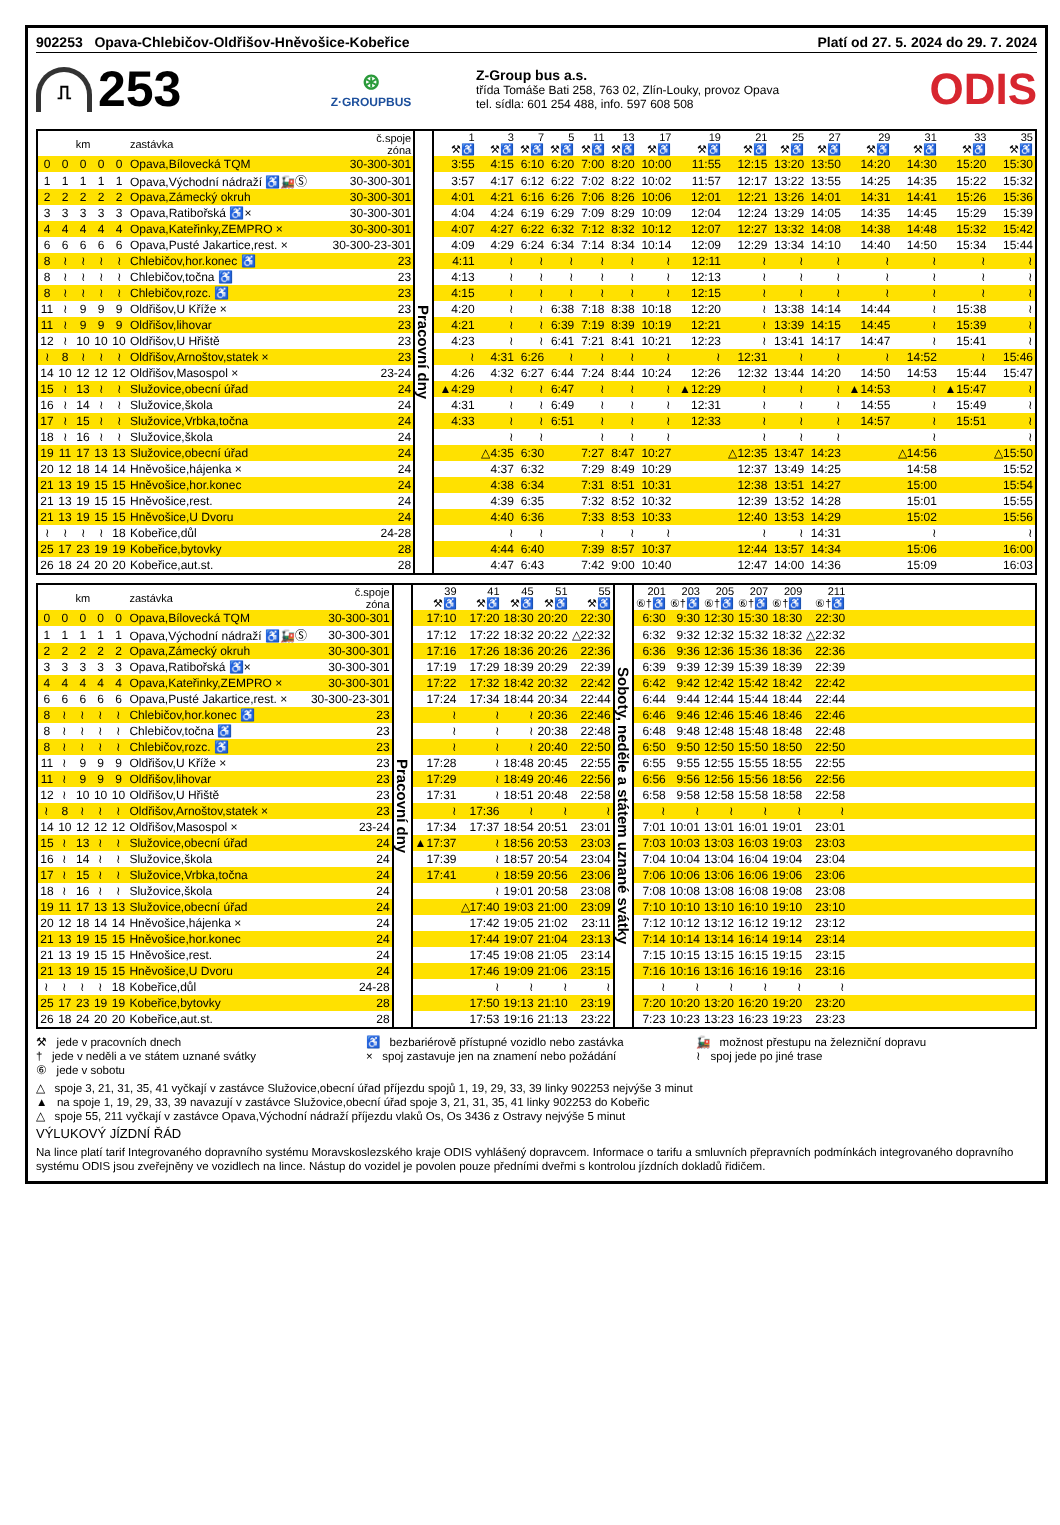902253 Opava-Chlebičov-Oldřišov-Hněvošice-Kobeřice Platí od 27. 5. 2024 do 29. 7. 2024
⎍
253
⊛
Z·GROUPBUS
Z-Group bus a.s.
třída Tomáše Bati 258, 763 02, Zlín-Louky, provoz Opava
tel. sídla: 601 254 488, info. 597 608 508
ODIS
| km | | | | | zastávka | č.spoje zóna | Pracovní dny | 1 ⚒♿ | 3 ⚒♿ | 7 ⚒♿ | 5 ⚒♿ | 11 ⚒♿ | 13 ⚒♿ | 17 ⚒♿ | 19 ⚒♿ | 21 ⚒♿ | 25 ⚒♿ | 27 ⚒♿ | 29 ⚒♿ | 31 ⚒♿ | 33 ⚒♿ | 35 ⚒♿ |
| 0 | 0 | 0 | 0 | 0 | Opava,Bílovecká TQM | 30-300-301 | | 3:55 | 4:15 | 6:10 | 6:20 | 7:00 | 8:20 | 10:00 | 11:55 | 12:15 | 13:20 | 13:50 | 14:20 | 14:30 | 15:20 | 15:30 |
| 1 | 1 | 1 | 1 | 1 | Opava,Východní nádraží ♿🚂Ⓢ | 30-300-301 | | 3:57 | 4:17 | 6:12 | 6:22 | 7:02 | 8:22 | 10:02 | 11:57 | 12:17 | 13:22 | 13:55 | 14:25 | 14:35 | 15:22 | 15:32 |
| 2 | 2 | 2 | 2 | 2 | Opava,Zámecký okruh | 30-300-301 | | 4:01 | 4:21 | 6:16 | 6:26 | 7:06 | 8:26 | 10:06 | 12:01 | 12:21 | 13:26 | 14:01 | 14:31 | 14:41 | 15:26 | 15:36 |
| 3 | 3 | 3 | 3 | 3 | Opava,Ratibořská ♿× | 30-300-301 | | 4:04 | 4:24 | 6:19 | 6:29 | 7:09 | 8:29 | 10:09 | 12:04 | 12:24 | 13:29 | 14:05 | 14:35 | 14:45 | 15:29 | 15:39 |
| 4 | 4 | 4 | 4 | 4 | Opava,Kateřinky,ZEMPRO × | 30-300-301 | | 4:07 | 4:27 | 6:22 | 6:32 | 7:12 | 8:32 | 10:12 | 12:07 | 12:27 | 13:32 | 14:08 | 14:38 | 14:48 | 15:32 | 15:42 |
| 6 | 6 | 6 | 6 | 6 | Opava,Pusté Jakartice,rest. × | 30-300-23-301 | | 4:09 | 4:29 | 6:24 | 6:34 | 7:14 | 8:34 | 10:14 | 12:09 | 12:29 | 13:34 | 14:10 | 14:40 | 14:50 | 15:34 | 15:44 |
| 8 | ≀ | ≀ | ≀ | ≀ | Chlebičov,hor.konec ♿ | 23 | | 4:11 | ≀ | ≀ | ≀ | ≀ | ≀ | ≀ | 12:11 | ≀ | ≀ | ≀ | ≀ | ≀ | ≀ | ≀ |
| 8 | ≀ | ≀ | ≀ | ≀ | Chlebičov,točna ♿ | 23 | | 4:13 | ≀ | ≀ | ≀ | ≀ | ≀ | ≀ | 12:13 | ≀ | ≀ | ≀ | ≀ | ≀ | ≀ | ≀ |
| 8 | ≀ | ≀ | ≀ | ≀ | Chlebičov,rozc. ♿ | 23 | | 4:15 | ≀ | ≀ | ≀ | ≀ | ≀ | ≀ | 12:15 | ≀ | ≀ | ≀ | ≀ | ≀ | ≀ | ≀ |
| 11 | ≀ | 9 | 9 | 9 | Oldřišov,U Kříže × | 23 | | 4:20 | ≀ | ≀ | 6:38 | 7:18 | 8:38 | 10:18 | 12:20 | ≀ | 13:38 | 14:14 | 14:44 | ≀ | 15:38 | ≀ |
| 11 | ≀ | 9 | 9 | 9 | Oldřišov,lihovar | 23 | | 4:21 | ≀ | ≀ | 6:39 | 7:19 | 8:39 | 10:19 | 12:21 | ≀ | 13:39 | 14:15 | 14:45 | ≀ | 15:39 | ≀ |
| 12 | ≀ | 10 | 10 | 10 | Oldřišov,U Hřiště | 23 | | 4:23 | ≀ | ≀ | 6:41 | 7:21 | 8:41 | 10:21 | 12:23 | ≀ | 13:41 | 14:17 | 14:47 | ≀ | 15:41 | ≀ |
| ≀ | 8 | ≀ | ≀ | ≀ | Oldřišov,Arnoštov,statek × | 23 | | ≀ | 4:31 | 6:26 | ≀ | ≀ | ≀ | ≀ | ≀ | 12:31 | ≀ | ≀ | ≀ | 14:52 | ≀ | 15:46 |
| 14 | 10 | 12 | 12 | 12 | Oldřišov,Masospol × | 23-24 | | 4:26 | 4:32 | 6:27 | 6:44 | 7:24 | 8:44 | 10:24 | 12:26 | 12:32 | 13:44 | 14:20 | 14:50 | 14:53 | 15:44 | 15:47 |
| 15 | ≀ | 13 | ≀ | ≀ | Služovice,obecní úřad | 24 | | ▲4:29 | ≀ | ≀ | 6:47 | ≀ | ≀ | ≀ | ▲12:29 | ≀ | ≀ | ≀ | ▲14:53 | ≀ | ▲15:47 | ≀ |
| 16 | ≀ | 14 | ≀ | ≀ | Služovice,škola | 24 | | 4:31 | ≀ | ≀ | 6:49 | ≀ | ≀ | ≀ | 12:31 | ≀ | ≀ | ≀ | 14:55 | ≀ | 15:49 | ≀ |
| 17 | ≀ | 15 | ≀ | ≀ | Služovice,Vrbka,točna | 24 | | 4:33 | ≀ | ≀ | 6:51 | ≀ | ≀ | ≀ | 12:33 | ≀ | ≀ | ≀ | 14:57 | ≀ | 15:51 | ≀ |
| 18 | ≀ | 16 | ≀ | ≀ | Služovice,škola | 24 | | | ≀ | ≀ | | ≀ | ≀ | ≀ | | ≀ | ≀ | ≀ | | ≀ | | ≀ |
| 19 | 11 | 17 | 13 | 13 | Služovice,obecní úřad | 24 | | | △4:35 | 6:30 | | 7:27 | 8:47 | 10:27 | | △12:35 | 13:47 | 14:23 | | △14:56 | | △15:50 |
| 20 | 12 | 18 | 14 | 14 | Hněvošice,hájenka × | 24 | | | 4:37 | 6:32 | | 7:29 | 8:49 | 10:29 | | 12:37 | 13:49 | 14:25 | | 14:58 | | 15:52 |
| 21 | 13 | 19 | 15 | 15 | Hněvošice,hor.konec | 24 | | | 4:38 | 6:34 | | 7:31 | 8:51 | 10:31 | | 12:38 | 13:51 | 14:27 | | 15:00 | | 15:54 |
| 21 | 13 | 19 | 15 | 15 | Hněvošice,rest. | 24 | | | 4:39 | 6:35 | | 7:32 | 8:52 | 10:32 | | 12:39 | 13:52 | 14:28 | | 15:01 | | 15:55 |
| 21 | 13 | 19 | 15 | 15 | Hněvošice,U Dvoru | 24 | | | 4:40 | 6:36 | | 7:33 | 8:53 | 10:33 | | 12:40 | 13:53 | 14:29 | | 15:02 | | 15:56 |
| ≀ | ≀ | ≀ | ≀ | 18 | Kobeřice,důl | 24-28 | | | ≀ | ≀ | | ≀ | ≀ | ≀ | | ≀ | ≀ | 14:31 | | ≀ | | ≀ |
| 25 | 17 | 23 | 19 | 19 | Kobeřice,bytovky | 28 | | | 4:44 | 6:40 | | 7:39 | 8:57 | 10:37 | | 12:44 | 13:57 | 14:34 | | 15:06 | | 16:00 |
| 26 | 18 | 24 | 20 | 20 | Kobeřice,aut.st. | 28 | | | 4:47 | 6:43 | | 7:42 | 9:00 | 10:40 | | 12:47 | 14:00 | 14:36 | | 15:09 | | 16:03 |
| km | | | | | zastávka | č.spoje zóna | Pracovní dny | 39 ⚒♿ | 41 ⚒♿ | 45 ⚒♿ | 51 ⚒♿ | 55 ⚒♿ | Soboty, neděle a státem uznané svátky | 201 ⑥†♿ | 203 ⑥†♿ | 205 ⑥†♿ | 207 ⑥†♿ | 209 ⑥†♿ | 211 ⑥†♿ | |
| 0 | 0 | 0 | 0 | 0 | Opava,Bílovecká TQM | 30-300-301 | | 17:10 | 17:20 | 18:30 | 20:20 | 22:30 | | 6:30 | 9:30 | 12:30 | 15:30 | 18:30 | 22:30 | |
| 1 | 1 | 1 | 1 | 1 | Opava,Východní nádraží ♿🚂Ⓢ | 30-300-301 | | 17:12 | 17:22 | 18:32 | 20:22 | △22:32 | | 6:32 | 9:32 | 12:32 | 15:32 | 18:32 | △22:32 | |
| 2 | 2 | 2 | 2 | 2 | Opava,Zámecký okruh | 30-300-301 | | 17:16 | 17:26 | 18:36 | 20:26 | 22:36 | | 6:36 | 9:36 | 12:36 | 15:36 | 18:36 | 22:36 | |
| 3 | 3 | 3 | 3 | 3 | Opava,Ratibořská ♿× | 30-300-301 | | 17:19 | 17:29 | 18:39 | 20:29 | 22:39 | | 6:39 | 9:39 | 12:39 | 15:39 | 18:39 | 22:39 | |
| 4 | 4 | 4 | 4 | 4 | Opava,Kateřinky,ZEMPRO × | 30-300-301 | | 17:22 | 17:32 | 18:42 | 20:32 | 22:42 | | 6:42 | 9:42 | 12:42 | 15:42 | 18:42 | 22:42 | |
| 6 | 6 | 6 | 6 | 6 | Opava,Pusté Jakartice,rest. × | 30-300-23-301 | | 17:24 | 17:34 | 18:44 | 20:34 | 22:44 | | 6:44 | 9:44 | 12:44 | 15:44 | 18:44 | 22:44 | |
| 8 | ≀ | ≀ | ≀ | ≀ | Chlebičov,hor.konec ♿ | 23 | | ≀ | ≀ | ≀ | 20:36 | 22:46 | | 6:46 | 9:46 | 12:46 | 15:46 | 18:46 | 22:46 | |
| 8 | ≀ | ≀ | ≀ | ≀ | Chlebičov,točna ♿ | 23 | | ≀ | ≀ | ≀ | 20:38 | 22:48 | | 6:48 | 9:48 | 12:48 | 15:48 | 18:48 | 22:48 | |
| 8 | ≀ | ≀ | ≀ | ≀ | Chlebičov,rozc. ♿ | 23 | | ≀ | ≀ | ≀ | 20:40 | 22:50 | | 6:50 | 9:50 | 12:50 | 15:50 | 18:50 | 22:50 | |
| 11 | ≀ | 9 | 9 | 9 | Oldřišov,U Kříže × | 23 | | 17:28 | ≀ | 18:48 | 20:45 | 22:55 | | 6:55 | 9:55 | 12:55 | 15:55 | 18:55 | 22:55 | |
| 11 | ≀ | 9 | 9 | 9 | Oldřišov,lihovar | 23 | | 17:29 | ≀ | 18:49 | 20:46 | 22:56 | | 6:56 | 9:56 | 12:56 | 15:56 | 18:56 | 22:56 | |
| 12 | ≀ | 10 | 10 | 10 | Oldřišov,U Hřiště | 23 | | 17:31 | ≀ | 18:51 | 20:48 | 22:58 | | 6:58 | 9:58 | 12:58 | 15:58 | 18:58 | 22:58 | |
| ≀ | 8 | ≀ | ≀ | ≀ | Oldřišov,Arnoštov,statek × | 23 | | ≀ | 17:36 | ≀ | ≀ | ≀ | | ≀ | ≀ | ≀ | ≀ | ≀ | ≀ | |
| 14 | 10 | 12 | 12 | 12 | Oldřišov,Masospol × | 23-24 | | 17:34 | 17:37 | 18:54 | 20:51 | 23:01 | | 7:01 | 10:01 | 13:01 | 16:01 | 19:01 | 23:01 | |
| 15 | ≀ | 13 | ≀ | ≀ | Služovice,obecní úřad | 24 | | ▲17:37 | ≀ | 18:56 | 20:53 | 23:03 | | 7:03 | 10:03 | 13:03 | 16:03 | 19:03 | 23:03 | |
| 16 | ≀ | 14 | ≀ | ≀ | Služovice,škola | 24 | | 17:39 | ≀ | 18:57 | 20:54 | 23:04 | | 7:04 | 10:04 | 13:04 | 16:04 | 19:04 | 23:04 | |
| 17 | ≀ | 15 | ≀ | ≀ | Služovice,Vrbka,točna | 24 | | 17:41 | ≀ | 18:59 | 20:56 | 23:06 | | 7:06 | 10:06 | 13:06 | 16:06 | 19:06 | 23:06 | |
| 18 | ≀ | 16 | ≀ | ≀ | Služovice,škola | 24 | | | ≀ | 19:01 | 20:58 | 23:08 | | 7:08 | 10:08 | 13:08 | 16:08 | 19:08 | 23:08 | |
| 19 | 11 | 17 | 13 | 13 | Služovice,obecní úřad | 24 | | | △17:40 | 19:03 | 21:00 | 23:09 | | 7:10 | 10:10 | 13:10 | 16:10 | 19:10 | 23:10 | |
| 20 | 12 | 18 | 14 | 14 | Hněvošice,hájenka × | 24 | | | 17:42 | 19:05 | 21:02 | 23:11 | | 7:12 | 10:12 | 13:12 | 16:12 | 19:12 | 23:12 | |
| 21 | 13 | 19 | 15 | 15 | Hněvošice,hor.konec | 24 | | | 17:44 | 19:07 | 21:04 | 23:13 | | 7:14 | 10:14 | 13:14 | 16:14 | 19:14 | 23:14 | |
| 21 | 13 | 19 | 15 | 15 | Hněvošice,rest. | 24 | | | 17:45 | 19:08 | 21:05 | 23:14 | | 7:15 | 10:15 | 13:15 | 16:15 | 19:15 | 23:15 | |
| 21 | 13 | 19 | 15 | 15 | Hněvošice,U Dvoru | 24 | | | 17:46 | 19:09 | 21:06 | 23:15 | | 7:16 | 10:16 | 13:16 | 16:16 | 19:16 | 23:16 | |
| ≀ | ≀ | ≀ | ≀ | 18 | Kobeřice,důl | 24-28 | | | ≀ | ≀ | ≀ | ≀ | | ≀ | ≀ | ≀ | ≀ | ≀ | ≀ | |
| 25 | 17 | 23 | 19 | 19 | Kobeřice,bytovky | 28 | | | 17:50 | 19:13 | 21:10 | 23:19 | | 7:20 | 10:20 | 13:20 | 16:20 | 19:20 | 23:20 | |
| 26 | 18 | 24 | 20 | 20 | Kobeřice,aut.st. | 28 | | | 17:53 | 19:16 | 21:13 | 23:22 | | 7:23 | 10:23 | 13:23 | 16:23 | 19:23 | 23:23 | |
⚒ jede v pracovních dnech
† jede v neděli a ve státem uznané svátky
⑥ jede v sobotu
♿ bezbariérově přístupné vozidlo nebo zastávka
× spoj zastavuje jen na znamení nebo požádání
🚂 možnost přestupu na železniční dopravu
≀ spoj jede po jiné trase
△ spoje 3, 21, 31, 35, 41 vyčkají v zastávce Služovice,obecní úřad příjezdu spojů 1, 19, 29, 33, 39 linky 902253 nejvýše 3 minut
▲ na spoje 1, 19, 29, 33, 39 navazují v zastávce Služovice,obecní úřad spoje 3, 21, 31, 35, 41 linky 902253 do Kobeřic
△ spoje 55, 211 vyčkají v zastávce Opava,Východní nádraží příjezdu vlaků Os, Os 3436 z Ostravy nejvýše 5 minut
VÝLUKOVÝ JÍZDNÍ ŘÁD
Na lince platí tarif Integrovaného dopravního systému Moravskoslezského kraje ODIS vyhlášený dopravcem. Informace o tarifu a smluvních přepravních podmínkách integrovaného dopravního systému ODIS jsou zveřejněny ve vozidlech na lince. Nástup do vozidel je povolen pouze předními dveřmi s kontrolou jízdních dokladů řidičem.